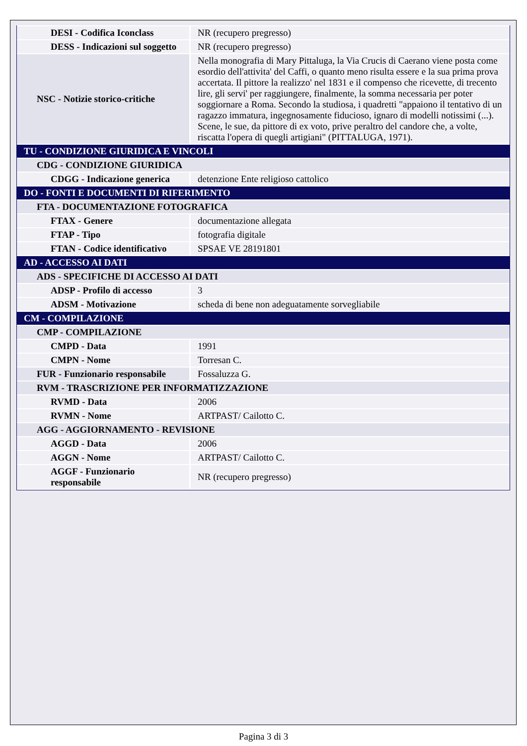| DESI - Codifica Iconclass | NR (recupero pregresso) |
| DESS - Indicazioni sul soggetto | NR (recupero pregresso) |
| NSC - Notizie storico-critiche | Nella monografia di Mary Pittaluga, la Via Crucis di Caerano viene posta come esordio dell'attivita' del Caffi, o quanto meno risulta essere e la sua prima prova accertata. Il pittore la realizzo' nel 1831 e il compenso che ricevette, di trecento lire, gli servi' per raggiungere, finalmente, la somma necessaria per poter soggiornare a Roma. Secondo la studiosa, i quadretti "appaiono il tentativo di un ragazzo immatura, ingegnosamente fiducioso, ignaro di modelli notissimi (...). Scene, le sue, da pittore di ex voto, prive peraltro del candore che, a volte, riscatta l'opera di quegli artigiani" (PITTALUGA, 1971). |
| TU - CONDIZIONE GIURIDICA E VINCOLI | |
| CDG - CONDIZIONE GIURIDICA | |
| CDGG - Indicazione generica | detenzione Ente religioso cattolico |
| DO - FONTI E DOCUMENTI DI RIFERIMENTO | |
| FTA - DOCUMENTAZIONE FOTOGRAFICA | |
| FTAX - Genere | documentazione allegata |
| FTAP - Tipo | fotografia digitale |
| FTAN - Codice identificativo | SPSAE VE 28191801 |
| AD - ACCESSO AI DATI | |
| ADS - SPECIFICHE DI ACCESSO AI DATI | |
| ADSP - Profilo di accesso | 3 |
| ADSM - Motivazione | scheda di bene non adeguatamente sorvegliabile |
| CM - COMPILAZIONE | |
| CMP - COMPILAZIONE | |
| CMPD - Data | 1991 |
| CMPN - Nome | Torresan C. |
| FUR - Funzionario responsabile | Fossaluzza G. |
| RVM - TRASCRIZIONE PER INFORMATIZZAZIONE | |
| RVMD - Data | 2006 |
| RVMN - Nome | ARTPAST/ Cailotto C. |
| AGG - AGGIORNAMENTO - REVISIONE | |
| AGGD - Data | 2006 |
| AGGN - Nome | ARTPAST/ Cailotto C. |
| AGGF - Funzionario responsabile | NR (recupero pregresso) |
Pagina 3 di 3